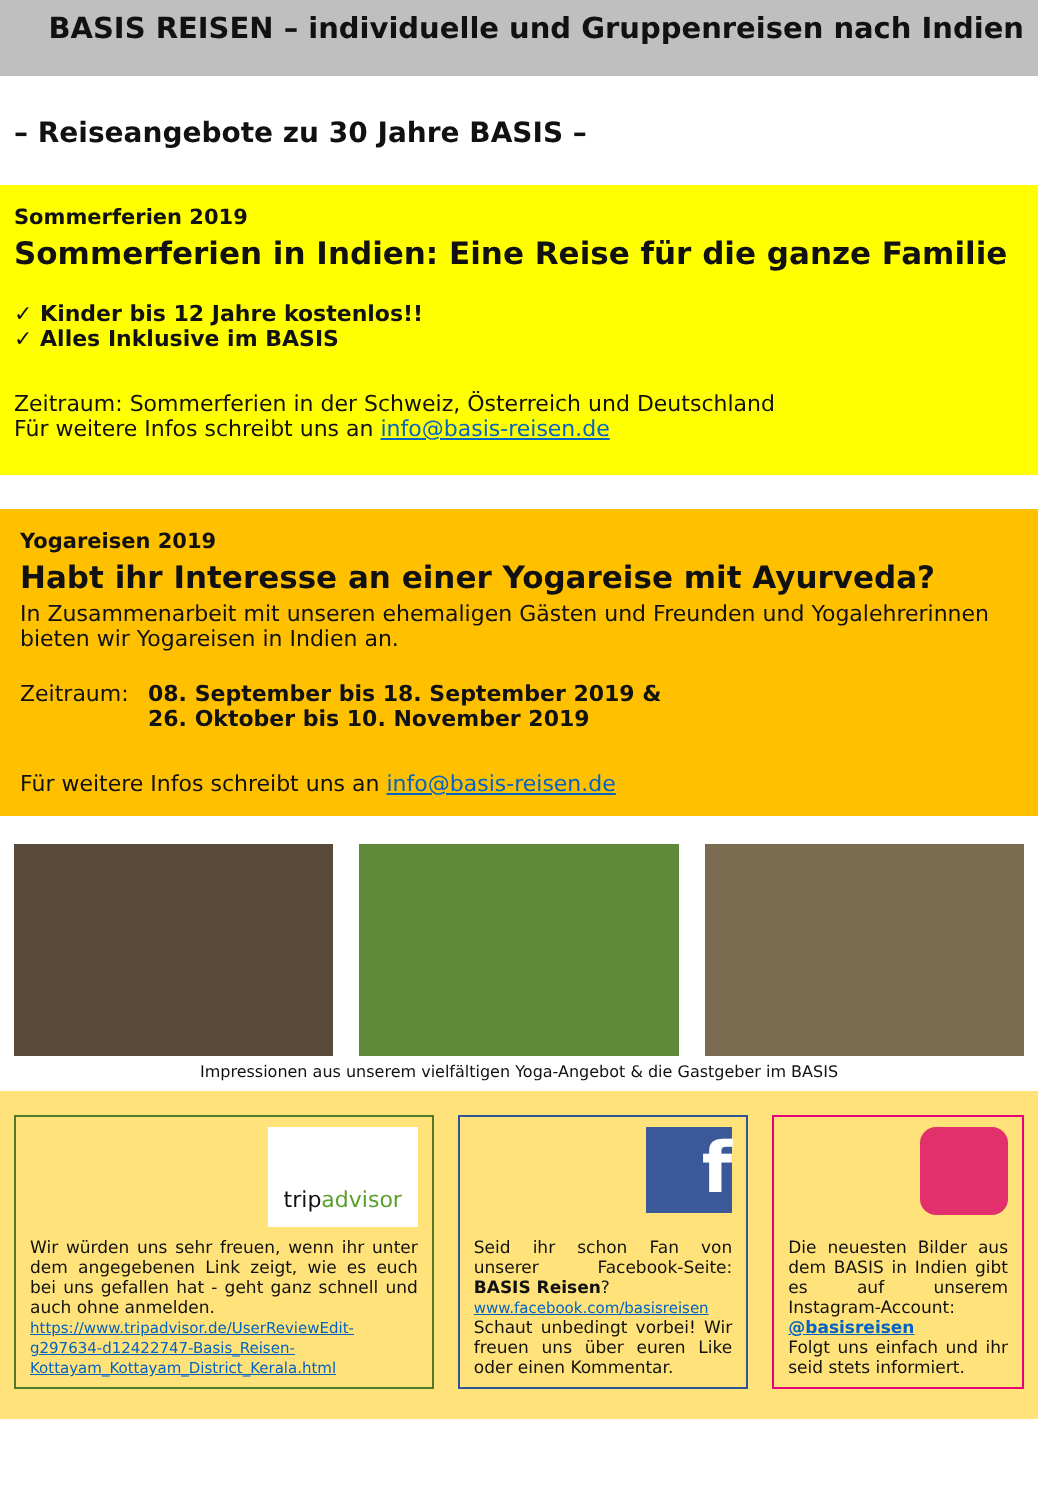BASIS REISEN – individuelle und Gruppenreisen nach Indien
– Reiseangebote zu 30 Jahre BASIS –
Sommerferien 2019
Sommerferien in Indien: Eine Reise für die ganze Familie
✓ Kinder bis 12 Jahre kostenlos!!
✓ Alles Inklusive im BASIS
Zeitraum: Sommerferien in der Schweiz, Österreich und Deutschland
Für weitere Infos schreibt uns an info@basis-reisen.de
Yogareisen 2019
Habt ihr Interesse an einer Yogareise mit Ayurveda?
In Zusammenarbeit mit unseren ehemaligen Gästen und Freunden und Yogalehrerinnen bieten wir Yogareisen in Indien an.
Zeitraum: 08. September bis 18. September 2019 &
26. Oktober bis 10. November 2019
Für weitere Infos schreibt uns an info@basis-reisen.de
Impressionen aus unserem vielfältigen Yoga-Angebot & die Gastgeber im BASIS
tripadvisor
Wir würden uns sehr freuen, wenn ihr unter dem angegebenen Link zeigt, wie es euch bei uns gefallen hat - geht ganz schnell und auch ohne anmelden.
https://www.tripadvisor.de/UserReviewEdit-g297634-d12422747-Basis_Reisen-Kottayam_Kottayam_District_Kerala.html
f
Seid ihr schon Fan von unserer Facebook-Seite: BASIS Reisen?
www.facebook.com/basisreisen
Schaut unbedingt vorbei! Wir freuen uns über euren Like oder einen Kommentar.
Die neuesten Bilder aus dem BASIS in Indien gibt es auf unserem Instagram-Account:
@basisreisen
Folgt uns einfach und ihr seid stets informiert.